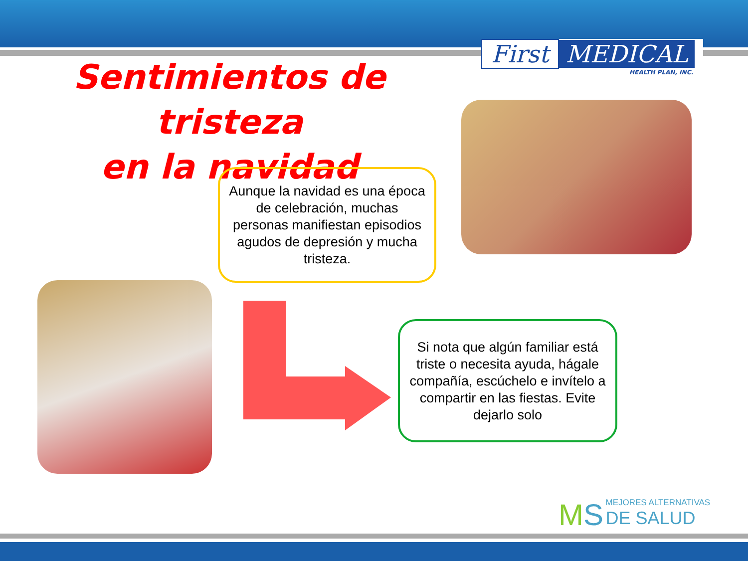First MEDICAL
HEALTH PLAN, INC.
Sentimientos de tristeza
en la navidad
Aunque la navidad es una época de celebración, muchas personas manifiestan episodios agudos de depresión y mucha tristeza.
Si nota que algún familiar está triste o necesita ayuda, hágale compañía, escúchelo e invítelo a compartir en las fiestas. Evite dejarlo solo
MS MEJORES ALTERNATIVAS
DE SALUD